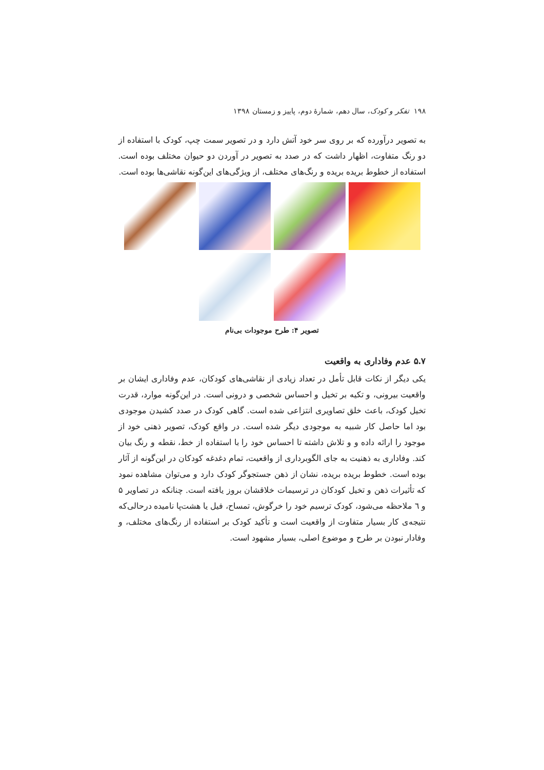۱۹۸ تفکر و کودک، سال دهم، شمارهٔ دوم، پاییز و زمستان ۱۳۹۸
به تصویر درآورده که بر روی سر خود آتش دارد و در تصویر سمت چپ، کودک با استفاده از دو رنگ متفاوت، اظهار داشت که در صدد به تصویر در آوردن دو حیوان مختلف بوده است. استفاده از خطوط بریده بریده و رنگ‌های مختلف، از ویژگی‌های این‌گونه نقاشی‌ها بوده است.
تصویر ۴: طرح موجودات بی‌نام
۵.۷ عدم وفاداری به واقعیت
یکی دیگر از نکات قابل تأمل در تعداد زیادی از نقاشی‌های کودکان، عدم وفاداری ایشان بر واقعیت بیرونی، و تکیه بر تخیل و احساس شخصی و درونی است. در این‌گونه موارد، قدرت تخیل کودک، باعث خلق تصاویری انتزاعی شده است. گاهی کودک در صدد کشیدن موجودی بود اما حاصل کار شبیه به موجودی دیگر شده است. در واقع کودک، تصویر ذهنی خود از موجود را ارائه داده و و تلاش داشته تا احساس خود را با استفاده از خط، نقطه و رنگ بیان کند. وفاداری به ذهنیت به جای الگوبرداری از واقعیت، تمام دغدغه کودکان در این‌گونه از آثار بوده است. خطوط بریده بریده، نشان از ذهن جستجوگر کودک دارد و می‌توان مشاهده نمود که تأثیرات ذهن و تخیل کودکان در ترسیمات خلاقشان بروز یافته است. چنانکه در تصاویر ۵ و ٦ ملاحظه می‌شود، کودک ترسیم خود را خرگوش، تمساح، فیل یا هشت‌پا نامیده درحالی‌که نتیجه‌ی کار بسیار متفاوت از واقعیت است و تأکید کودک بر استفاده از رنگ‌های مختلف، و وفادار نبودن بر طرح و موضوع اصلی، بسیار مشهود است.